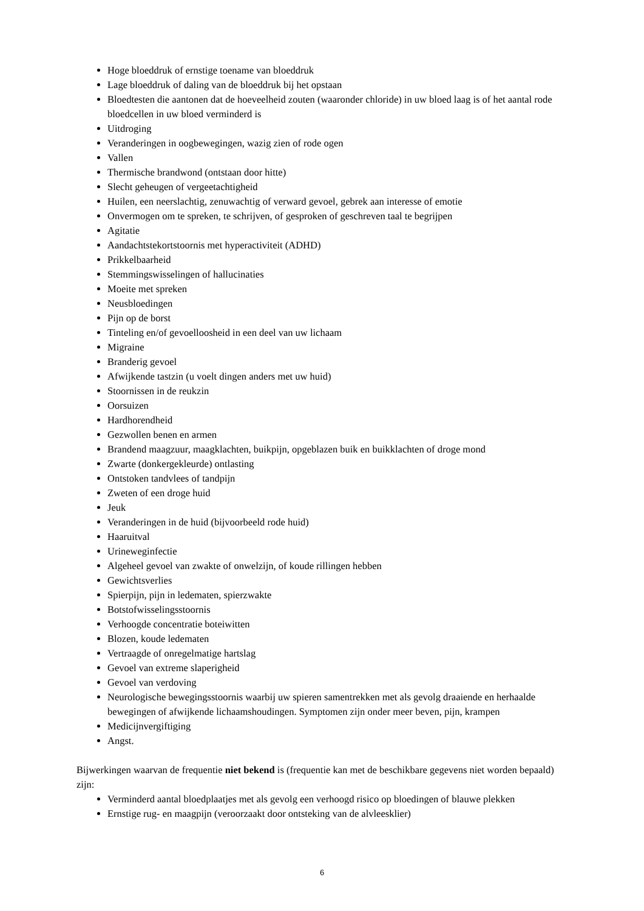Hoge bloeddruk of ernstige toename van bloeddruk
Lage bloeddruk of daling van de bloeddruk bij het opstaan
Bloedtesten die aantonen dat de hoeveelheid zouten (waaronder chloride) in uw bloed laag is of het aantal rode bloedcellen in uw bloed verminderd is
Uitdroging
Veranderingen in oogbewegingen, wazig zien of rode ogen
Vallen
Thermische brandwond (ontstaan door hitte)
Slecht geheugen of vergeetachtigheid
Huilen, een neerslachtig, zenuwachtig of verward gevoel, gebrek aan interesse of emotie
Onvermogen om te spreken, te schrijven, of gesproken of geschreven taal te begrijpen
Agitatie
Aandachtstekortstoornis met hyperactiviteit (ADHD)
Prikkelbaarheid
Stemmingswisselingen of hallucinaties
Moeite met spreken
Neusbloedingen
Pijn op de borst
Tinteling en/of gevoelloosheid in een deel van uw lichaam
Migraine
Branderig gevoel
Afwijkende tastzin (u voelt dingen anders met uw huid)
Stoornissen in de reukzin
Oorsuizen
Hardhorendheid
Gezwollen benen en armen
Brandend maagzuur, maagklachten, buikpijn, opgeblazen buik en buikklachten of droge mond
Zwarte (donkergekleurde) ontlasting
Ontstoken tandvlees of tandpijn
Zweten of een droge huid
Jeuk
Veranderingen in de huid (bijvoorbeeld rode huid)
Haaruitval
Urineweginfectie
Algeheel gevoel van zwakte of onwelzijn, of koude rillingen hebben
Gewichtsverlies
Spierpijn, pijn in ledematen, spierzwakte
Botstofwisselingsstoornis
Verhoogde concentratie boteiwitten
Blozen, koude ledematen
Vertraagde of onregelmatige hartslag
Gevoel van extreme slaperigheid
Gevoel van verdoving
Neurologische bewegingsstoornis waarbij uw spieren samentrekken met als gevolg draaiende en herhaalde bewegingen of afwijkende lichaamshoudingen. Symptomen zijn onder meer beven, pijn, krampen
Medicijnvergiftiging
Angst.
Bijwerkingen waarvan de frequentie niet bekend is (frequentie kan met de beschikbare gegevens niet worden bepaald) zijn:
Verminderd aantal bloedplaatjes met als gevolg een verhoogd risico op bloedingen of blauwe plekken
Ernstige rug- en maagpijn (veroorzaakt door ontsteking van de alvleesklier)
6